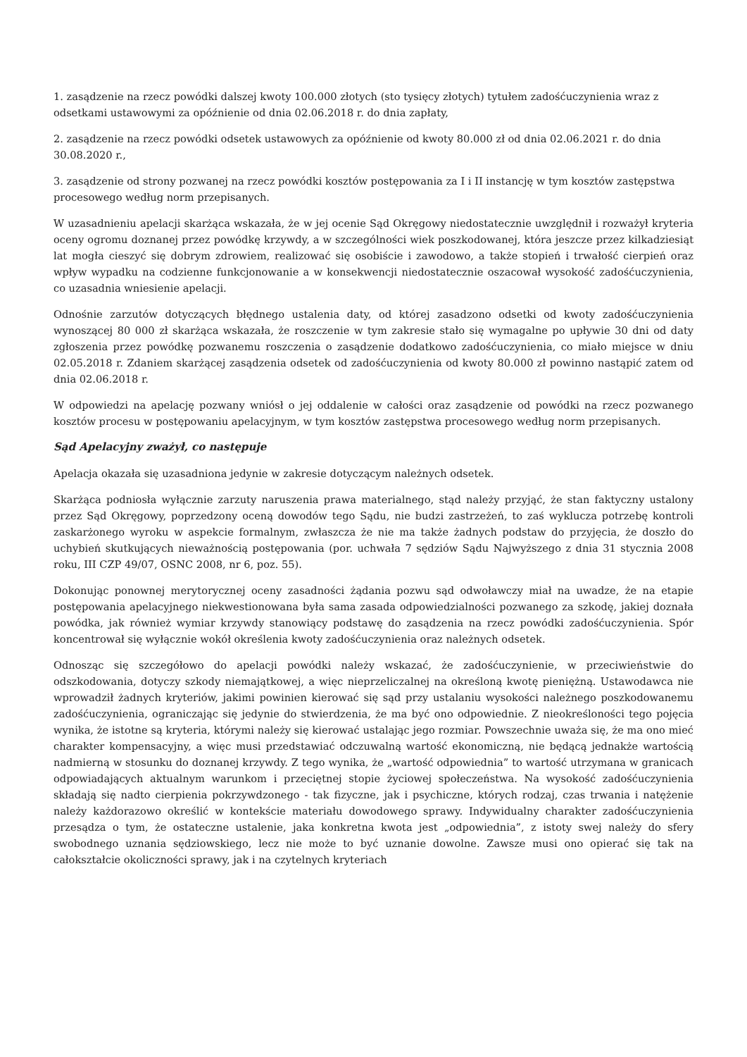1. zasądzenie na rzecz powódki dalszej kwoty 100.000 złotych (sto tysięcy złotych) tytułem zadośćuczynienia wraz z odsetkami ustawowymi za opóźnienie od dnia 02.06.2018 r. do dnia zapłaty,
2. zasądzenie na rzecz powódki odsetek ustawowych za opóźnienie od kwoty 80.000 zł od dnia 02.06.2021 r. do dnia 30.08.2020 r.,
3. zasądzenie od strony pozwanej na rzecz powódki kosztów postępowania za I i II instancję w tym kosztów zastępstwa procesowego według norm przepisanych.
W uzasadnieniu apelacji skarżąca wskazała, że w jej ocenie Sąd Okręgowy niedostatecznie uwzględnił i rozważył kryteria oceny ogromu doznanej przez powódkę krzywdy, a w szczególności wiek poszkodowanej, która jeszcze przez kilkadziesiąt lat mogła cieszyć się dobrym zdrowiem, realizować się osobiście i zawodowo, a także stopień i trwałość cierpień oraz wpływ wypadku na codzienne funkcjonowanie a w konsekwencji niedostatecznie oszacował wysokość zadośćuczynienia, co uzasadnia wniesienie apelacji.
Odnośnie zarzutów dotyczących błędnego ustalenia daty, od której zasadzono odsetki od kwoty zadośćuczynienia wynoszącej 80 000 zł skarżąca wskazała, że roszczenie w tym zakresie stało się wymagalne po upływie 30 dni od daty zgłoszenia przez powódkę pozwanemu roszczenia o zasądzenie dodatkowo zadośćuczynienia, co miało miejsce w dniu 02.05.2018 r. Zdaniem skarżącej zasądzenia odsetek od zadośćuczynienia od kwoty 80.000 zł powinno nastąpić zatem od dnia 02.06.2018 r.
W odpowiedzi na apelację pozwany wniósł o jej oddalenie w całości oraz zasądzenie od powódki na rzecz pozwanego kosztów procesu w postępowaniu apelacyjnym, w tym kosztów zastępstwa procesowego według norm przepisanych.
Sąd Apelacyjny zważył, co następuje
Apelacja okazała się uzasadniona jedynie w zakresie dotyczącym należnych odsetek.
Skarżąca podniosła wyłącznie zarzuty naruszenia prawa materialnego, stąd należy przyjąć, że stan faktyczny ustalony przez Sąd Okręgowy, poprzedzony oceną dowodów tego Sądu, nie budzi zastrzeżeń, to zaś wyklucza potrzebę kontroli zaskarżonego wyroku w aspekcie formalnym, zwłaszcza że nie ma także żadnych podstaw do przyjęcia, że doszło do uchybień skutkujących nieważnością postępowania (por. uchwała 7 sędziów Sądu Najwyższego z dnia 31 stycznia 2008 roku, III CZP 49/07, OSNC 2008, nr 6, poz. 55).
Dokonując ponownej merytorycznej oceny zasadności żądania pozwu sąd odwoławczy miał na uwadze, że na etapie postępowania apelacyjnego niekwestionowana była sama zasada odpowiedzialności pozwanego za szkodę, jakiej doznała powódka, jak również wymiar krzywdy stanowiący podstawę do zasądzenia na rzecz powódki zadośćuczynienia. Spór koncentrował się wyłącznie wokół określenia kwoty zadośćuczynienia oraz należnych odsetek.
Odnosząc się szczegółowo do apelacji powódki należy wskazać, że zadośćuczynienie, w przeciwieństwie do odszkodowania, dotyczy szkody niemajątkowej, a więc nieprzeliczalnej na określoną kwotę pieniężną. Ustawodawca nie wprowadził żadnych kryteriów, jakimi powinien kierować się sąd przy ustalaniu wysokości należnego poszkodowanemu zadośćuczynienia, ograniczając się jedynie do stwierdzenia, że ma być ono odpowiednie. Z nieokreśloności tego pojęcia wynika, że istotne są kryteria, którymi należy się kierować ustalając jego rozmiar. Powszechnie uważa się, że ma ono mieć charakter kompensacyjny, a więc musi przedstawiać odczuwalną wartość ekonomiczną, nie będącą jednakże wartością nadmierną w stosunku do doznanej krzywdy. Z tego wynika, że „wartość odpowiednia” to wartość utrzymana w granicach odpowiadających aktualnym warunkom i przeciętnej stopie życiowej społeczeństwa. Na wysokość zadośćuczynienia składają się nadto cierpienia pokrzywdzonego - tak fizyczne, jak i psychiczne, których rodzaj, czas trwania i natężenie należy każdorazowo określić w kontekście materiału dowodowego sprawy. Indywidualny charakter zadośćuczynienia przesądza o tym, że ostateczne ustalenie, jaka konkretna kwota jest „odpowiednia”, z istoty swej należy do sfery swobodnego uznania sędziowskiego, lecz nie może to być uznanie dowolne. Zawsze musi ono opierać się tak na całokształcie okoliczności sprawy, jak i na czytelnych kryteriach